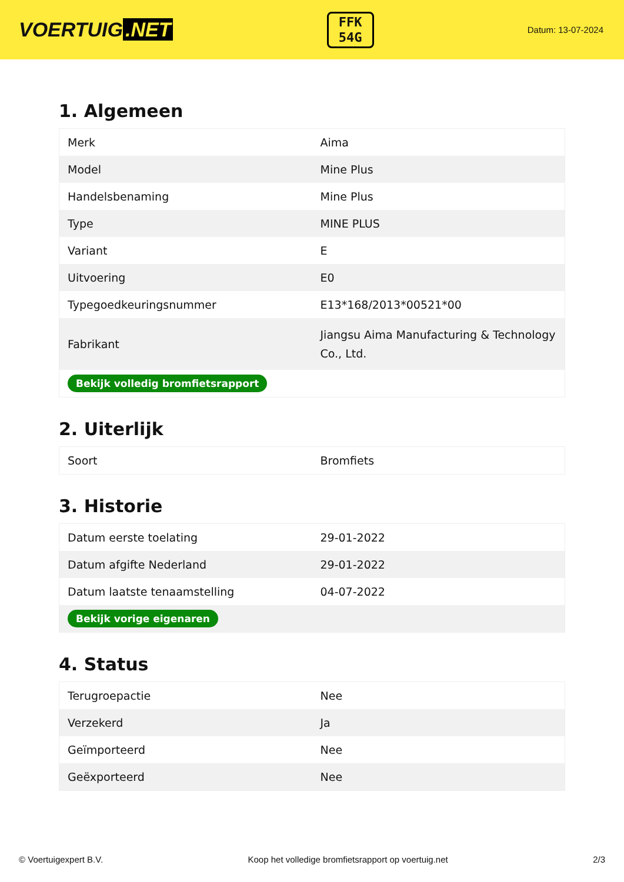VOERTUIG.NET
FFK
54G
Datum: 13-07-2024
1. Algemeen
| Merk | Aima |
| Model | Mine Plus |
| Handelsbenaming | Mine Plus |
| Type | MINE PLUS |
| Variant | E |
| Uitvoering | E0 |
| Typegoedkeuringsnummer | E13*168/2013*00521*00 |
| Fabrikant | Jiangsu Aima Manufacturing & Technology Co., Ltd. |
| Bekijk volledig bromfietsrapport | |
2. Uiterlijk
| Soort | Bromfiets |
3. Historie
| Datum eerste toelating | 29-01-2022 |
| Datum afgifte Nederland | 29-01-2022 |
| Datum laatste tenaamstelling | 04-07-2022 |
| Bekijk vorige eigenaren | |
4. Status
| Terugroepactie | Nee |
| Verzekerd | Ja |
| Geïmporteerd | Nee |
| Geëxporteerd | Nee |
© Voertuigexpert B.V. Koop het volledige bromfietsrapport op voertuig.net 2/3